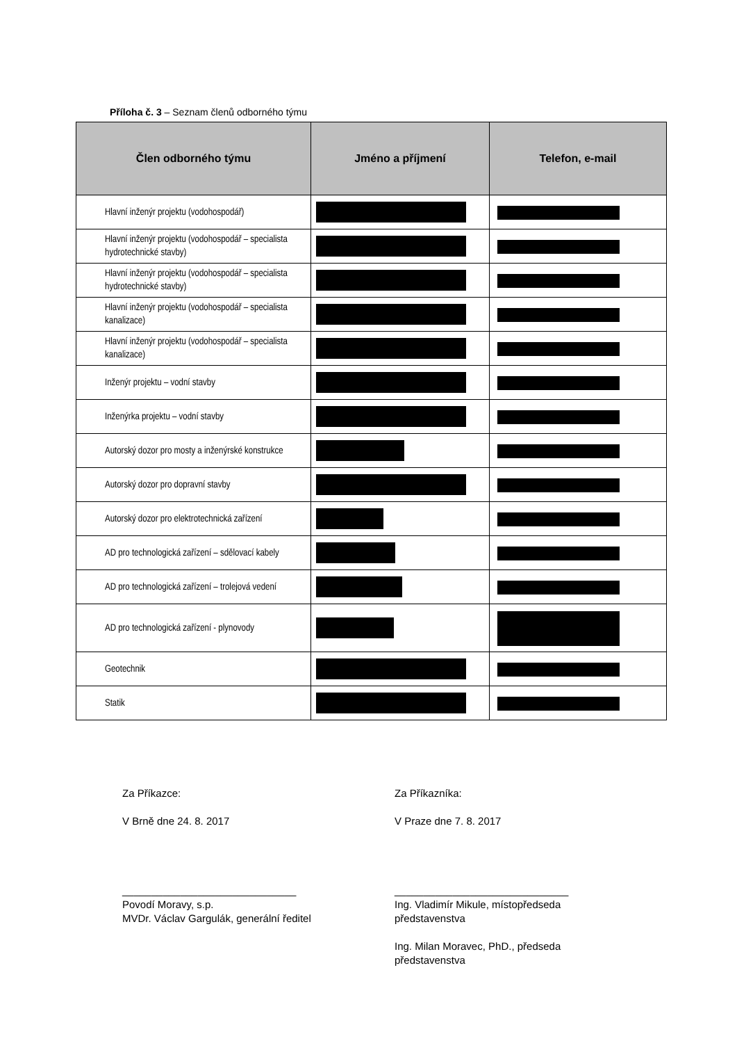Příloha č. 3 – Seznam členů odborného týmu
| Člen odborného týmu | Jméno a příjmení | Telefon, e-mail |
| --- | --- | --- |
| Hlavní inženýr projektu (vodohospodář) | | |
| Hlavní inženýr projektu (vodohospodář – specialista hydrotechnické stavby) | | |
| Hlavní inženýr projektu (vodohospodář – specialista hydrotechnické stavby) | | |
| Hlavní inženýr projektu (vodohospodář – specialista kanalizace) | | |
| Hlavní inženýr projektu (vodohospodář – specialista kanalizace) | | |
| Inženýr projektu – vodní stavby | | |
| Inženýrka projektu – vodní stavby | | |
| Autorský dozor pro mosty a inženýrské konstrukce | | |
| Autorský dozor pro dopravní stavby | | |
| Autorský dozor pro elektrotechnická zařízení | | |
| AD pro technologická zařízení – sdělovací kabely | | |
| AD pro technologická zařízení – trolejová vedení | | |
| AD pro technologická zařízení - plynovody | | |
| Geotechnik | | |
| Statik | | |
Za Příkazce:
V Brně dne 24. 8. 2017
______________________________
Povodí Moravy, s.p.
MVDr. Václav Gargulák, generální ředitel
Za Příkazníka:
V Praze dne 7. 8. 2017
______________________________
Ing. Vladimír Mikule, místopředseda
představenstva
Ing. Milan Moravec, PhD., předseda
představenstva